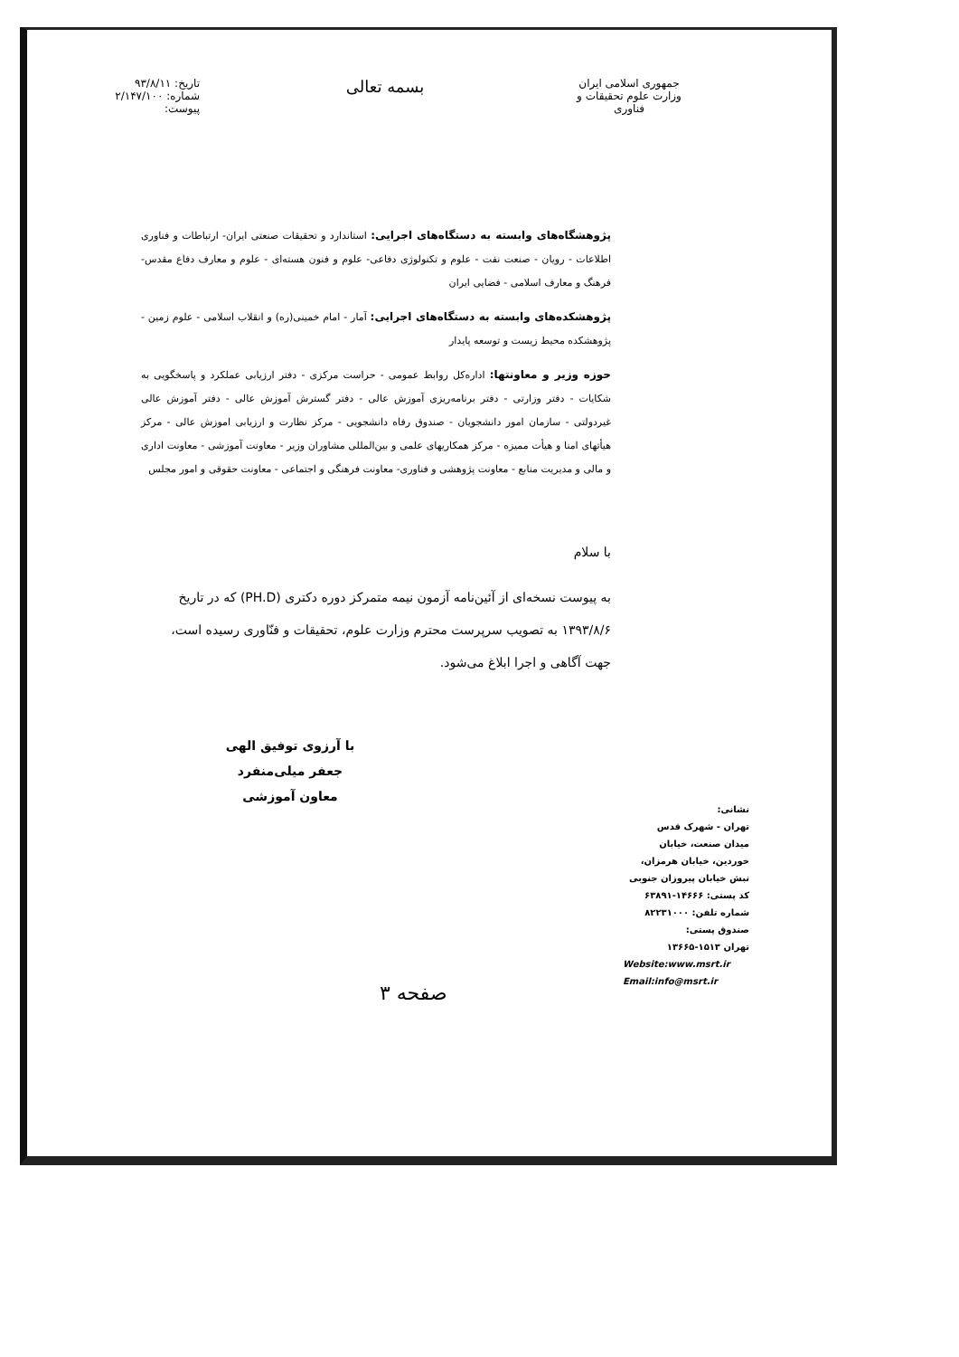جمهوری اسلامی ایران
وزارت علوم تحقیقات و فناوری
بسمه تعالی
تاریخ: ۹۳/۸/۱۱
شماره: ۲/۱۴۷/۱۰۰
پیوست:
پژوهشگاه‌های وابسته به دستگاه‌های اجرایی: استاندارد و تحقیقات صنعتی ایران- ارتباطات و فناوری اطلاعات - رویان - صنعت نفت - علوم و تکنولوژی دفاعی- علوم و فنون هسته‌ای - علوم و معارف دفاع مقدس- فرهنگ و معارف اسلامی - فضایی ایران
پژوهشکده‌های وابسته به دستگاه‌های اجرایی: آمار - امام خمینی(ره) و انقلاب اسلامی - علوم زمین - پژوهشکده محیط زیست و توسعه پایدار
حوزه وزیر و معاونتها: اداره‌کل روابط عمومی - حراست مرکزی - دفتر ارزیابی عملکرد و پاسخگویی به شکایات - دفتر وزارتی - دفتر برنامه‌ریزی آموزش عالی - دفتر گسترش آموزش عالی - دفتر آموزش عالی غیردولتی - سازمان امور دانشجویان - صندوق رفاه دانشجویی - مرکز نظارت و ارزیابی اموزش عالی - مرکز هیأتهای امنا و هیأت ممیزه - مرکز همکاریهای علمی و بین‌المللی مشاوران وزیر - معاونت آموزشی - معاونت اداری و مالی و مدیریت منابع - معاونت پژوهشی و فناوری- معاونت فرهنگی و اجتماعی - معاونت حقوقی و امور مجلس
با سلام
به پیوست نسخه‌ای از آئین‌نامه آزمون نیمه متمرکز دوره دکتری (PH.D) که در تاریخ ۱۳۹۳/۸/۶ به تصویب سرپرست محترم وزارت علوم، تحقیقات و فنّاوری رسیده است، جهت آگاهی و اجرا ابلاغ می‌شود.
با آرزوی توفیق الهی
جعفر میلی‌منفرد
معاون آموزشی
نشانی:
تهران - شهرک قدس
میدان صنعت، خیابان
خوردین، خیابان هرمزان،
نبش خیابان پیروزان جنوبی
کد پستی: ۱۴۶۶۶-۶۳۸۹۱
شماره تلفن: ۸۲۲۳۱۰۰۰
صندوق پستی:
تهران ۱۵۱۳-۱۳۶۶۵
Website:www.msrt.ir
Email:info@msrt.ir
صفحه ۳